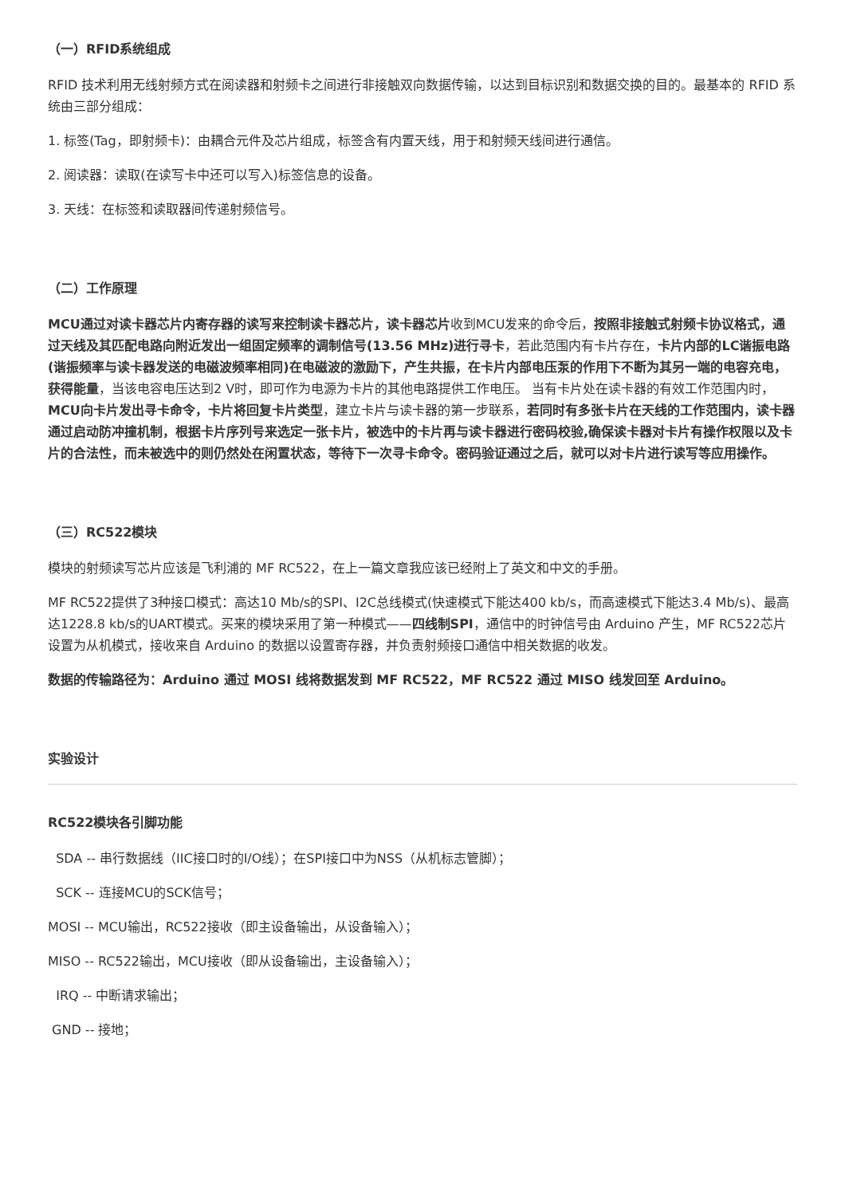（一）RFID系统组成
RFID 技术利用无线射频方式在阅读器和射频卡之间进行非接触双向数据传输，以达到目标识别和数据交换的目的。最基本的 RFID 系统由三部分组成：
1. 标签(Tag，即射频卡)：由耦合元件及芯片组成，标签含有内置天线，用于和射频天线间进行通信。
2. 阅读器：读取(在读写卡中还可以写入)标签信息的设备。
3. 天线：在标签和读取器间传递射频信号。
（二）工作原理
MCU通过对读卡器芯片内寄存器的读写来控制读卡器芯片，读卡器芯片收到MCU发来的命令后，按照非接触式射频卡协议格式，通过天线及其匹配电路向附近发出一组固定频率的调制信号(13.56 MHz)进行寻卡，若此范围内有卡片存在，卡片内部的LC谐振电路(谐振频率与读卡器发送的电磁波频率相同)在电磁波的激励下，产生共振，在卡片内部电压泵的作用下不断为其另一端的电容充电，获得能量，当该电容电压达到2 V时，即可作为电源为卡片的其他电路提供工作电压。 当有卡片处在读卡器的有效工作范围内时，MCU向卡片发出寻卡命令，卡片将回复卡片类型，建立卡片与读卡器的第一步联系，若同时有多张卡片在天线的工作范围内，读卡器通过启动防冲撞机制，根据卡片序列号来选定一张卡片，被选中的卡片再与读卡器进行密码校验,确保读卡器对卡片有操作权限以及卡片的合法性，而未被选中的则仍然处在闲置状态，等待下一次寻卡命令。密码验证通过之后，就可以对卡片进行读写等应用操作。
（三）RC522模块
模块的射频读写芯片应该是飞利浦的 MF RC522，在上一篇文章我应该已经附上了英文和中文的手册。
MF RC522提供了3种接口模式：高达10 Mb/s的SPI、I2C总线模式(快速模式下能达400 kb/s，而高速模式下能达3.4 Mb/s)、最高达1228.8 kb/s的UART模式。买来的模块采用了第一种模式——四线制SPI，通信中的时钟信号由 Arduino 产生，MF RC522芯片设置为从机模式，接收来自 Arduino 的数据以设置寄存器，并负责射频接口通信中相关数据的收发。
数据的传输路径为：Arduino 通过 MOSI 线将数据发到 MF RC522，MF RC522 通过 MISO 线发回至 Arduino。
实验设计
RC522模块各引脚功能
SDA -- 串行数据线（IIC接口时的I/O线）；在SPI接口中为NSS（从机标志管脚）；
SCK -- 连接MCU的SCK信号；
MOSI -- MCU输出，RC522接收（即主设备输出，从设备输入）；
MISO -- RC522输出，MCU接收（即从设备输出，主设备输入）；
IRQ -- 中断请求输出；
GND -- 接地；